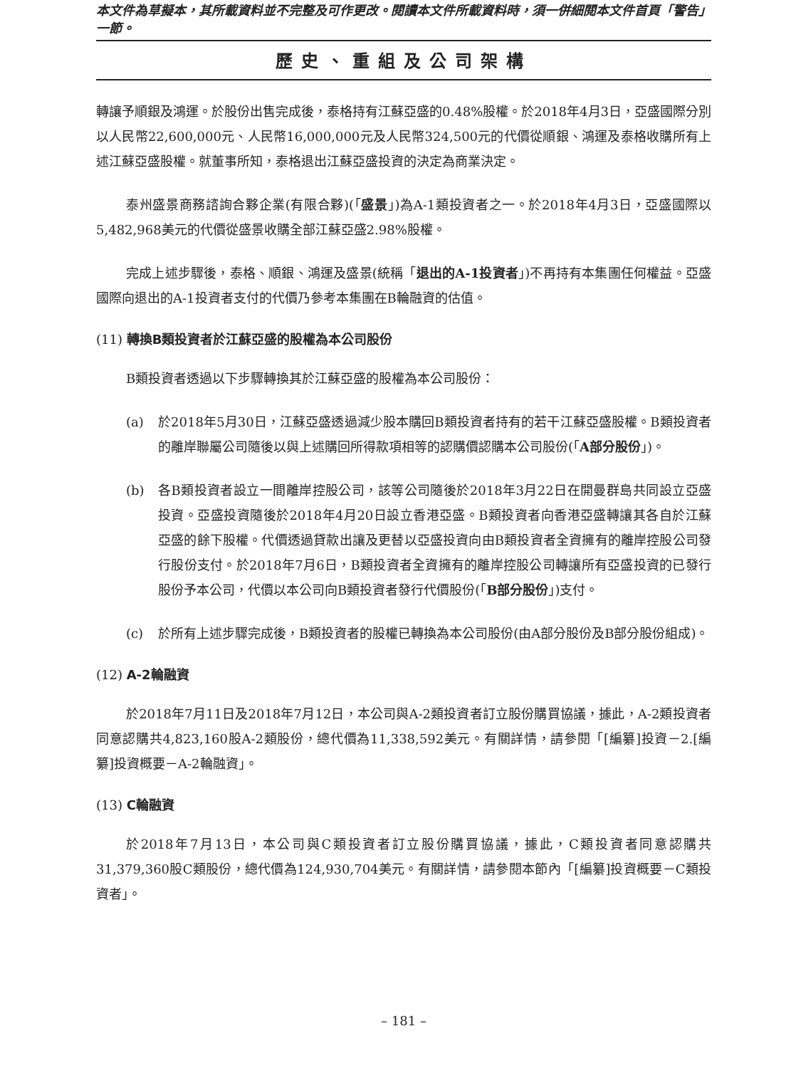本文件為草擬本，其所載資料並不完整及可作更改。閱讀本文件所載資料時，須一併細閱本文件首頁「警告」一節。
歷史、重組及公司架構
轉讓予順銀及鴻運。於股份出售完成後，泰格持有江蘇亞盛的0.48%股權。於2018年4月3日，亞盛國際分別以人民幣22,600,000元、人民幣16,000,000元及人民幣324,500元的代價從順銀、鴻運及泰格收購所有上述江蘇亞盛股權。就董事所知，泰格退出江蘇亞盛投資的決定為商業決定。
泰州盛景商務諮詢合夥企業(有限合夥)(「盛景」)為A-1類投資者之一。於2018年4月3日，亞盛國際以5,482,968美元的代價從盛景收購全部江蘇亞盛2.98%股權。
完成上述步驟後，泰格、順銀、鴻運及盛景(統稱「退出的A-1投資者」)不再持有本集團任何權益。亞盛國際向退出的A-1投資者支付的代價乃參考本集團在B輪融資的估值。
(11) 轉換B類投資者於江蘇亞盛的股權為本公司股份
B類投資者透過以下步驟轉換其於江蘇亞盛的股權為本公司股份：
(a) 於2018年5月30日，江蘇亞盛透過減少股本購回B類投資者持有的若干江蘇亞盛股權。B類投資者的離岸聯屬公司隨後以與上述購回所得款項相等的認購價認購本公司股份(「A部分股份」)。
(b) 各B類投資者設立一間離岸控股公司，該等公司隨後於2018年3月22日在開曼群島共同設立亞盛投資。亞盛投資隨後於2018年4月20日設立香港亞盛。B類投資者向香港亞盛轉讓其各自於江蘇亞盛的餘下股權。代價透過貸款出讓及更替以亞盛投資向由B類投資者全資擁有的離岸控股公司發行股份支付。於2018年7月6日，B類投資者全資擁有的離岸控股公司轉讓所有亞盛投資的已發行股份予本公司，代價以本公司向B類投資者發行代價股份(「B部分股份」)支付。
(c) 於所有上述步驟完成後，B類投資者的股權已轉換為本公司股份(由A部分股份及B部分股份組成)。
(12) A-2輪融資
於2018年7月11日及2018年7月12日，本公司與A-2類投資者訂立股份購買協議，據此，A-2類投資者同意認購共4,823,160股A-2類股份，總代價為11,338,592美元。有關詳情，請參閱「[編纂]投資－2.[編纂]投資概要－A-2輪融資」。
(13) C輪融資
於2018年7月13日，本公司與C類投資者訂立股份購買協議，據此，C類投資者同意認購共31,379,360股C類股份，總代價為124,930,704美元。有關詳情，請參閱本節內「[編纂]投資概要－C類投資者」。
– 181 –